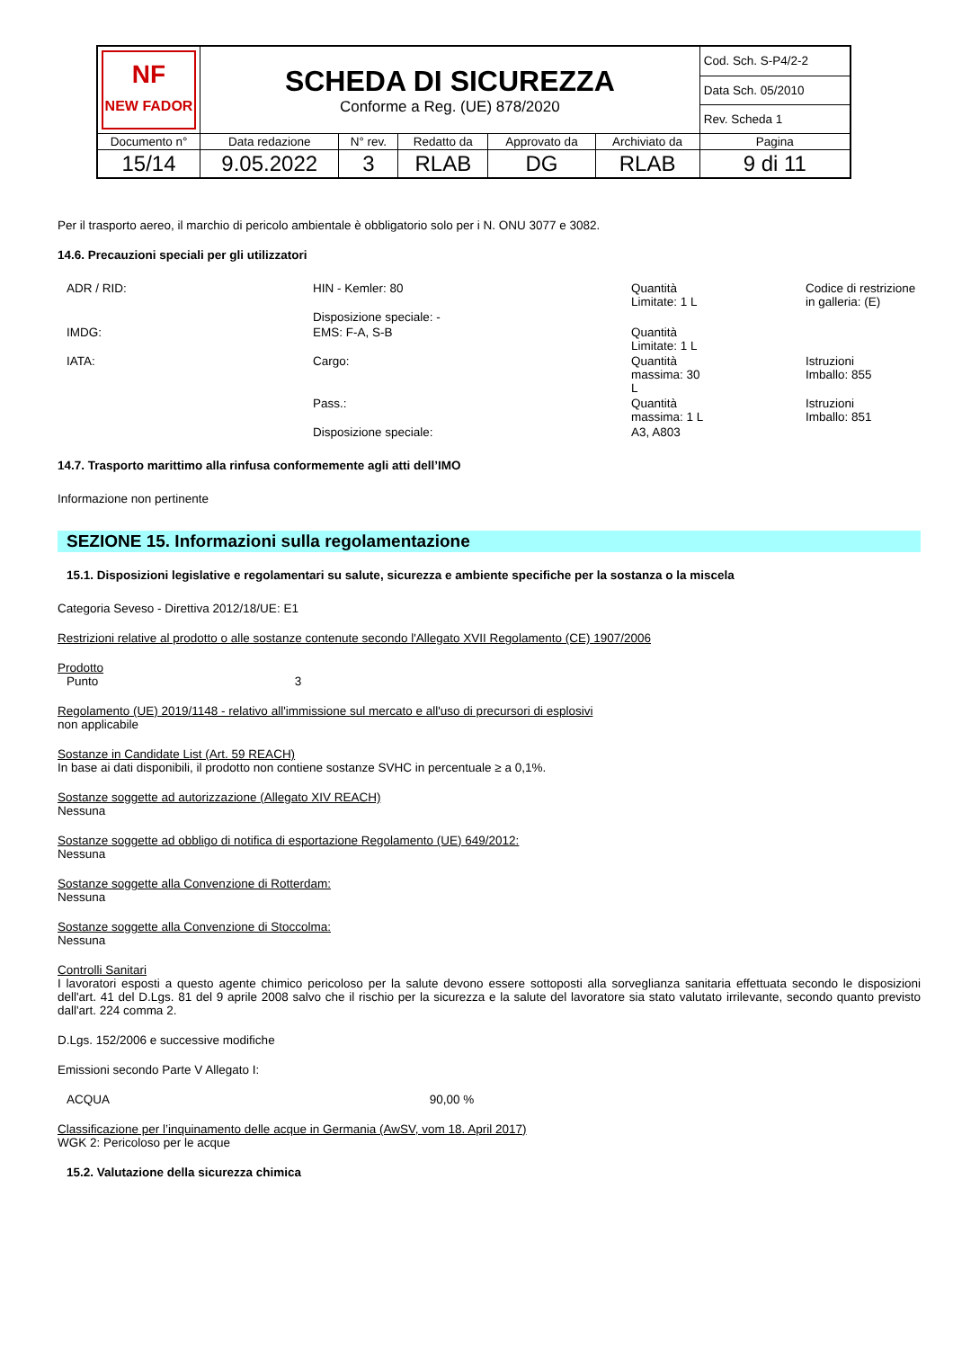| NF NEW FADOR | SCHEDA DI SICUREZZA Conforme a Reg. (UE) 878/2020 | | | | | Cod. Sch. S-P4/2-2 |
| | | | | | | Data Sch. 05/2010 |
| | | | | | | Rev. Scheda 1 |
| Documento n° | Data redazione | N° rev. | Redatto da | Approvato da | Archiviato da | Pagina |
| 15/14 | 9.05.2022 | 3 | RLAB | DG | RLAB | 9 di 11 |
Per il trasporto aereo, il marchio di pericolo ambientale è obbligatorio solo per i N. ONU 3077 e 3082.
14.6. Precauzioni speciali per gli utilizzatori
| ADR / RID: | HIN - Kemler: 80 | Quantità Limitate: 1 L | Codice di restrizione in galleria: (E) |
| | Disposizione speciale: - | | |
| IMDG: | EMS: F-A, S-B | Quantità Limitate: 1 L | |
| IATA: | Cargo: | Quantità massima: 30 L | Istruzioni Imballo: 855 |
| | Pass.: | Quantità massima: 1 L | Istruzioni Imballo: 851 |
| | Disposizione speciale: | A3, A803 | |
14.7. Trasporto marittimo alla rinfusa conformemente agli atti dell’IMO
Informazione non pertinente
SEZIONE 15. Informazioni sulla regolamentazione
15.1. Disposizioni legislative e regolamentari su salute, sicurezza e ambiente specifiche per la sostanza o la miscela
Categoria Seveso - Direttiva 2012/18/UE: E1
Restrizioni relative al prodotto o alle sostanze contenute secondo l'Allegato XVII Regolamento (CE) 1907/2006
Prodotto
Punto 3
Regolamento (UE) 2019/1148 - relativo all'immissione sul mercato e all'uso di precursori di esplosivi
non applicabile
Sostanze in Candidate List (Art. 59 REACH)
In base ai dati disponibili, il prodotto non contiene sostanze SVHC in percentuale ≥ a 0,1%.
Sostanze soggette ad autorizzazione (Allegato XIV REACH)
Nessuna
Sostanze soggette ad obbligo di notifica di esportazione Regolamento (UE) 649/2012:
Nessuna
Sostanze soggette alla Convenzione di Rotterdam:
Nessuna
Sostanze soggette alla Convenzione di Stoccolma:
Nessuna
Controlli Sanitari
I lavoratori esposti a questo agente chimico pericoloso per la salute devono essere sottoposti alla sorveglianza sanitaria effettuata secondo le disposizioni dell'art. 41 del D.Lgs. 81 del 9 aprile 2008 salvo che il rischio per la sicurezza e la salute del lavoratore sia stato valutato irrilevante, secondo quanto previsto dall'art. 224 comma 2.
D.Lgs. 152/2006 e successive modifiche
Emissioni secondo Parte V Allegato I:
ACQUA 90,00 %
Classificazione per l’inquinamento delle acque in Germania (AwSV, vom 18. April 2017)
WGK 2: Pericoloso per le acque
15.2. Valutazione della sicurezza chimica